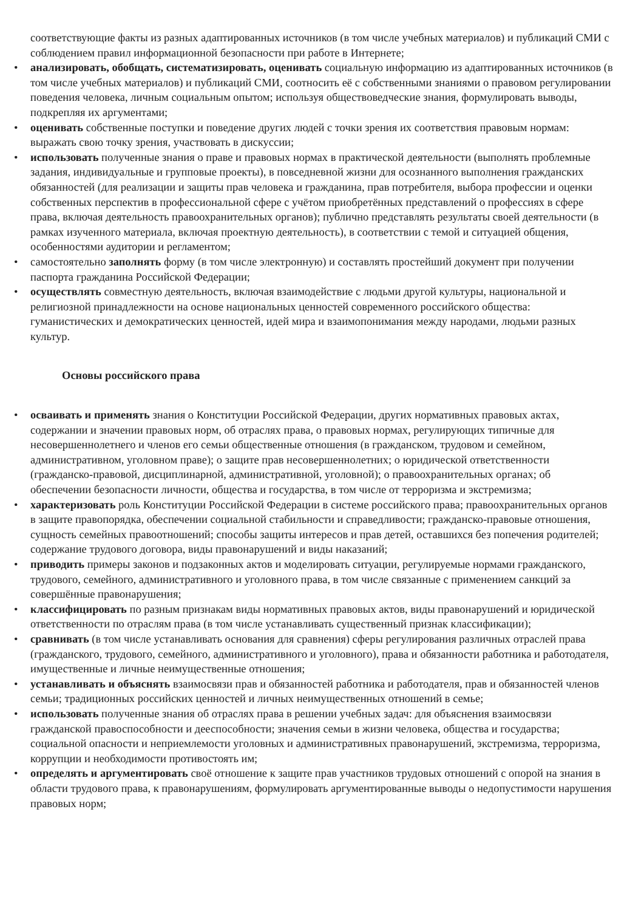соответствующие факты из разных адаптированных источников (в том числе учебных материалов) и публикаций СМИ с соблюдением правил информационной безопасности при работе в Интернете;
• анализировать, обобщать, систематизировать, оценивать социальную информацию из адаптированных источников (в том числе учебных материалов) и публикаций СМИ, соотносить её с собственными знаниями о правовом регулировании поведения человека, личным социальным опытом; используя обществоведческие знания, формулировать выводы, подкрепляя их аргументами;
• оценивать собственные поступки и поведение других людей с точки зрения их соответствия правовым нормам: выражать свою точку зрения, участвовать в дискуссии;
• использовать полученные знания о праве и правовых нормах в практической деятельности (выполнять проблемные задания, индивидуальные и групповые проекты), в повседневной жизни для осознанного выполнения гражданских обязанностей (для реализации и защиты прав человека и гражданина, прав потребителя, выбора профессии и оценки собственных перспектив в профессиональной сфере с учётом приобретённых представлений о профессиях в сфере права, включая деятельность правоохранительных органов); публично представлять результаты своей деятельности (в рамках изученного материала, включая проектную деятельность), в соответствии с темой и ситуацией общения, особенностями аудитории и регламентом;
• самостоятельно заполнять форму (в том числе электронную) и составлять простейший документ при получении паспорта гражданина Российской Федерации;
• осуществлять совместную деятельность, включая взаимодействие с людьми другой культуры, национальной и религиозной принадлежности на основе национальных ценностей современного российского общества: гуманистических и демократических ценностей, идей мира и взаимопонимания между народами, людьми разных культур.
Основы российского права
• осваивать и применять знания о Конституции Российской Федерации, других нормативных правовых актах, содержании и значении правовых норм, об отраслях права, о правовых нормах, регулирующих типичные для несовершеннолетнего и членов его семьи общественные отношения (в гражданском, трудовом и семейном, административном, уголовном праве); о защите прав несовершеннолетних; о юридической ответственности (гражданско-правовой, дисциплинарной, административной, уголовной); о правоохранительных органах; об обеспечении безопасности личности, общества и государства, в том числе от терроризма и экстремизма;
• характеризовать роль Конституции Российской Федерации в системе российского права; правоохранительных органов в защите правопорядка, обеспечении социальной стабильности и справедливости; гражданско-правовые отношения, сущность семейных правоотношений; способы защиты интересов и прав детей, оставшихся без попечения родителей; содержание трудового договора, виды правонарушений и виды наказаний;
• приводить примеры законов и подзаконных актов и моделировать ситуации, регулируемые нормами гражданского, трудового, семейного, административного и уголовного права, в том числе связанные с применением санкций за совершённые правонарушения;
• классифицировать по разным признакам виды нормативных правовых актов, виды правонарушений и юридической ответственности по отраслям права (в том числе устанавливать существенный признак классификации);
• сравнивать (в том числе устанавливать основания для сравнения) сферы регулирования различных отраслей права (гражданского, трудового, семейного, административного и уголовного), права и обязанности работника и работодателя, имущественные и личные неимущественные отношения;
• устанавливать и объяснять взаимосвязи прав и обязанностей работника и работодателя, прав и обязанностей членов семьи; традиционных российских ценностей и личных неимущественных отношений в семье;
• использовать полученные знания об отраслях права в решении учебных задач: для объяснения взаимосвязи гражданской правоспособности и дееспособности; значения семьи в жизни человека, общества и государства; социальной опасности и неприемлемости уголовных и административных правонарушений, экстремизма, терроризма, коррупции и необходимости противостоять им;
• определять и аргументировать своё отношение к защите прав участников трудовых отношений с опорой на знания в области трудового права, к правонарушениям, формулировать аргументированные выводы о недопустимости нарушения правовых норм;